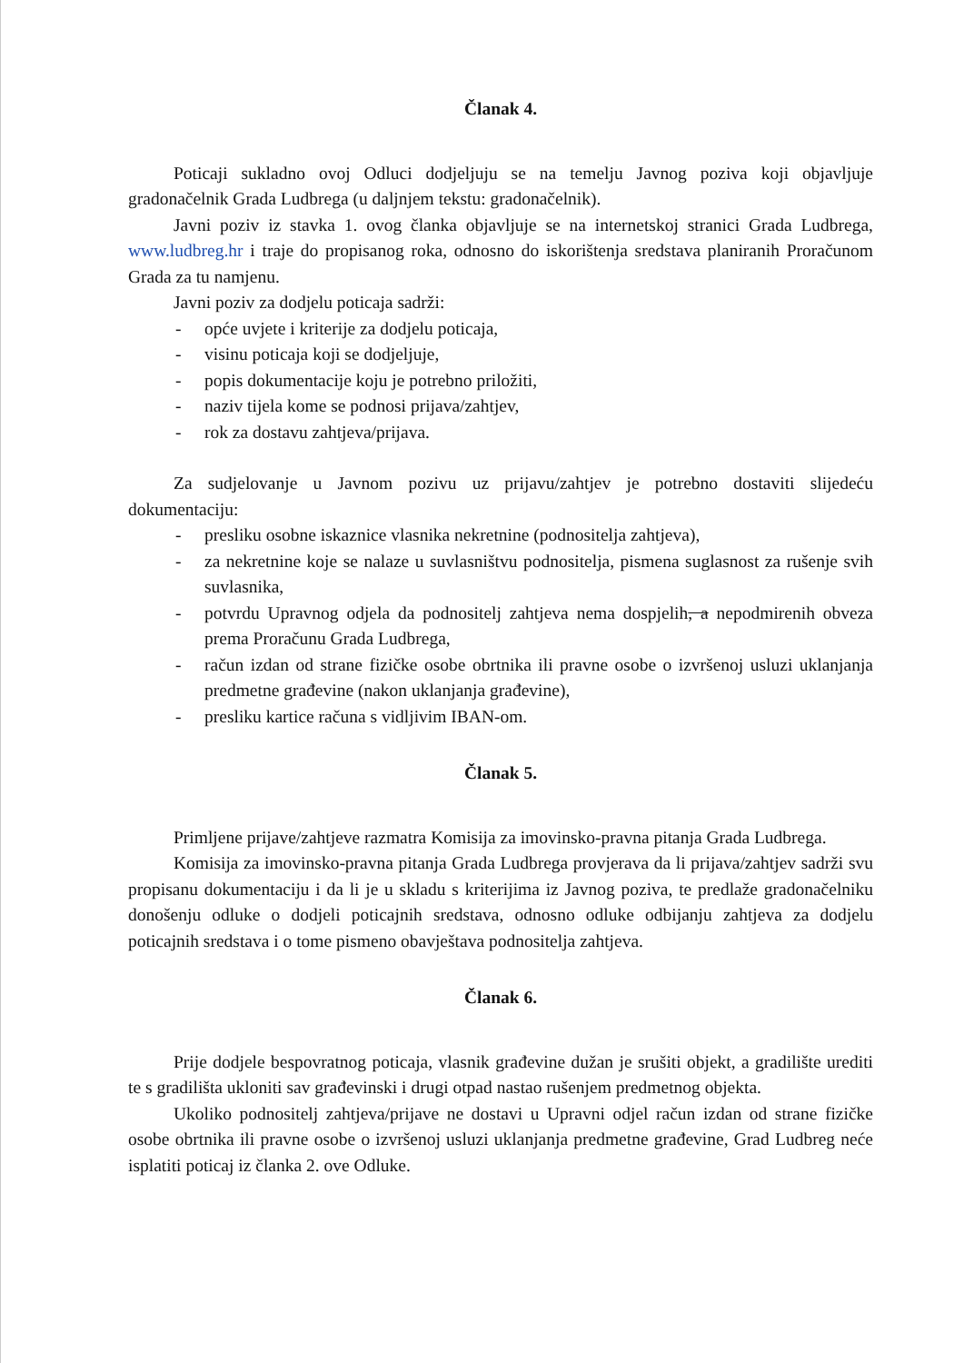Članak 4.
Poticaji sukladno ovoj Odluci dodjeljuju se na temelju Javnog poziva koji objavljuje gradonačelnik Grada Ludbrega (u daljnjem tekstu: gradonačelnik).
Javni poziv iz stavka 1. ovog članka objavljuje se na internetskoj stranici Grada Ludbrega, www.ludbreg.hr i traje do propisanog roka, odnosno do iskorištenja sredstava planiranih Proračunom Grada za tu namjenu.
Javni poziv za dodjelu poticaja sadrži:
- opće uvjete i kriterije za dodjelu poticaja,
- visinu poticaja koji se dodjeljuje,
- popis dokumentacije koju je potrebno priložiti,
- naziv tijela kome se podnosi prijava/zahtjev,
- rok za dostavu zahtjeva/prijava.
Za sudjelovanje u Javnom pozivu uz prijavu/zahtjev je potrebno dostaviti slijedeću dokumentaciju:
- presliku osobne iskaznice vlasnika nekretnine (podnositelja zahtjeva),
- za nekretnine koje se nalaze u suvlasništvu podnositelja, pismena suglasnost za rušenje svih suvlasnika,
- potvrdu Upravnog odjela da podnositelj zahtjeva nema dospjelih, a nepodmirenih obveza prema Proračunu Grada Ludbrega,
- račun izdan od strane fizičke osobe obrtnika ili pravne osobe o izvršenoj usluzi uklanjanja predmetne građevine (nakon uklanjanja građevine),
- presliku kartice računa s vidljivim IBAN-om.
Članak 5.
Primljene prijave/zahtjeve razmatra Komisija za imovinsko-pravna pitanja Grada Ludbrega.
Komisija za imovinsko-pravna pitanja Grada Ludbrega provjerava da li prijava/zahtjev sadrži svu propisanu dokumentaciju i da li je u skladu s kriterijima iz Javnog poziva, te predlaže gradonačelniku donošenju odluke o dodjeli poticajnih sredstava, odnosno odluke odbijanju zahtjeva za dodjelu poticajnih sredstava i o tome pismeno obavještava podnositelja zahtjeva.
Članak 6.
Prije dodjele bespovratnog poticaja, vlasnik građevine dužan je srušiti objekt, a gradilište urediti te s gradilišta ukloniti sav građevinski i drugi otpad nastao rušenjem predmetnog objekta.
Ukoliko podnositelj zahtjeva/prijave ne dostavi u Upravni odjel račun izdan od strane fizičke osobe obrtnika ili pravne osobe o izvršenoj usluzi uklanjanja predmetne građevine, Grad Ludbreg neće isplatiti poticaj iz članka 2. ove Odluke.